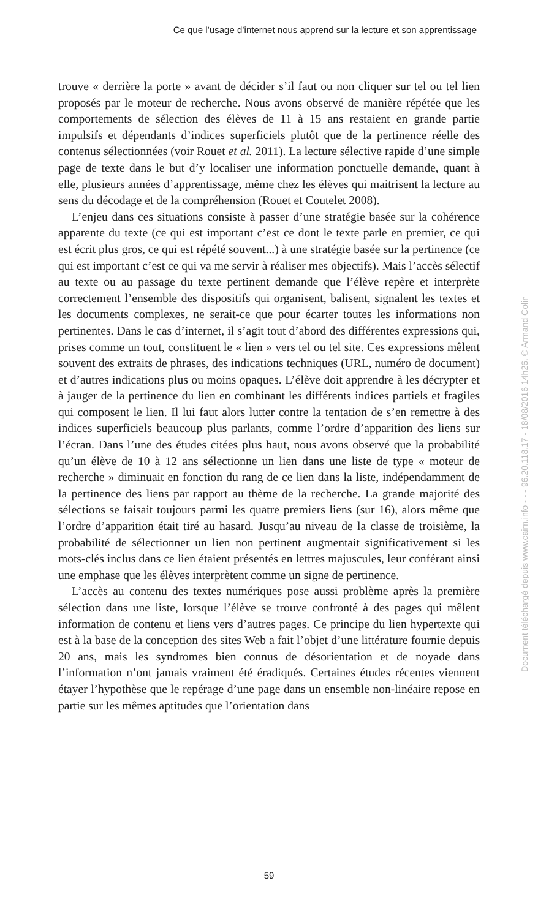Ce que l’usage d’internet nous apprend sur la lecture et son apprentissage
trouve « derrière la porte » avant de décider s’il faut ou non cliquer sur tel ou tel lien proposés par le moteur de recherche. Nous avons observé de manière répétée que les comportements de sélection des élèves de 11 à 15 ans restaient en grande partie impulsifs et dépendants d’indices superficiels plutôt que de la pertinence réelle des contenus sélectionnées (voir Rouet et al. 2011). La lecture sélective rapide d’une simple page de texte dans le but d’y localiser une information ponctuelle demande, quant à elle, plusieurs années d’apprentissage, même chez les élèves qui maitrisent la lecture au sens du décodage et de la compréhension (Rouet et Coutelet 2008).
L’enjeu dans ces situations consiste à passer d’une stratégie basée sur la cohérence apparente du texte (ce qui est important c’est ce dont le texte parle en premier, ce qui est écrit plus gros, ce qui est répété souvent...) à une stratégie basée sur la pertinence (ce qui est important c’est ce qui va me servir à réaliser mes objectifs). Mais l’accès sélectif au texte ou au passage du texte pertinent demande que l’élève repère et interprète correctement l’ensemble des dispositifs qui organisent, balisent, signalent les textes et les documents complexes, ne serait-ce que pour écarter toutes les informations non pertinentes. Dans le cas d’internet, il s’agit tout d’abord des différentes expressions qui, prises comme un tout, constituent le « lien » vers tel ou tel site. Ces expressions mêlent souvent des extraits de phrases, des indications techniques (URL, numéro de document) et d’autres indications plus ou moins opaques. L’élève doit apprendre à les décrypter et à jauger de la pertinence du lien en combinant les différents indices partiels et fragiles qui composent le lien. Il lui faut alors lutter contre la tentation de s’en remettre à des indices superficiels beaucoup plus parlants, comme l’ordre d’apparition des liens sur l’écran. Dans l’une des études citées plus haut, nous avons observé que la probabilité qu’un élève de 10 à 12 ans sélectionne un lien dans une liste de type « moteur de recherche » diminuait en fonction du rang de ce lien dans la liste, indépendamment de la pertinence des liens par rapport au thème de la recherche. La grande majorité des sélections se faisait toujours parmi les quatre premiers liens (sur 16), alors même que l’ordre d’apparition était tiré au hasard. Jusqu’au niveau de la classe de troisième, la probabilité de sélectionner un lien non pertinent augmentait significativement si les mots-clés inclus dans ce lien étaient présentés en lettres majuscules, leur conférant ainsi une emphase que les élèves interprètent comme un signe de pertinence.
L’accès au contenu des textes numériques pose aussi problème après la première sélection dans une liste, lorsque l’élève se trouve confronté à des pages qui mêlent information de contenu et liens vers d’autres pages. Ce principe du lien hypertexte qui est à la base de la conception des sites Web a fait l’objet d’une littérature fournie depuis 20 ans, mais les syndromes bien connus de désorientation et de noyade dans l’information n’ont jamais vraiment été éradiqués. Certaines études récentes viennent étayer l’hypothèse que le repérage d’une page dans un ensemble non-linéaire repose en partie sur les mêmes aptitudes que l’orientation dans
59
Document téléchargé depuis www.cairn.info - - - 96.20.118.17 - 18/08/2016 14h26. © Armand Colin